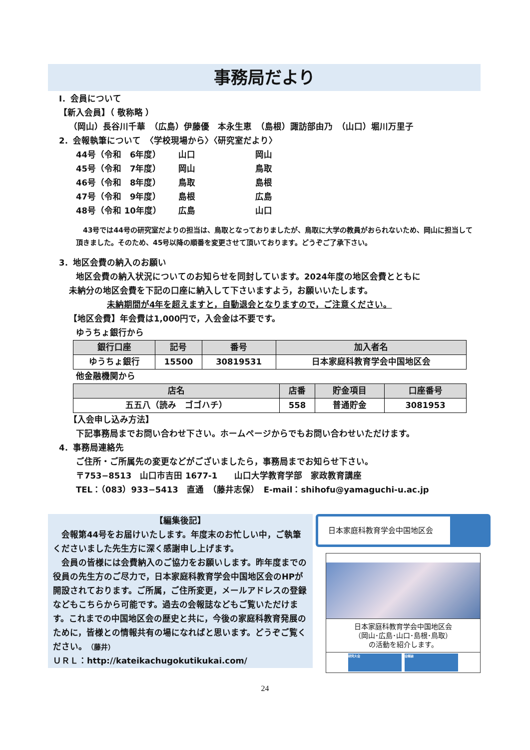事務局だより
Ⅰ．会員について
【新入会員】（ 敬称略 ）
（岡山）長谷川千華　（広島）伊藤優　本永生恵　（島根）諏訪部由乃　（山口）堀川万里子
2．会報執筆について　〈学校現場から〉〈研究室だより〉
| 44号（令和 6年度） | 山口 | 岡山 |
| 45号（令和 7年度） | 岡山 | 鳥取 |
| 46号（令和 8年度） | 鳥取 | 島根 |
| 47号（令和 9年度） | 島根 | 広島 |
| 48号（令和 10年度） | 広島 | 山口 |
　43号では44号の研究室だよりの担当は、鳥取となっておりましたが、鳥取に大学の教員がおられないため、岡山に担当して頂きました。そのため、45号以降の順番を変更させて頂いております。どうぞご了承下さい。
3．地区会費の納入のお願い
地区会費の納入状況についてのお知らせを同封しています。2024年度の地区会費とともに
未納分の地区会費を下記の口座に納入して下さいますよう，お願いいたします。
未納期間が4年を超えますと，自動退会となりますので，ご注意ください。
【地区会費】年会費は1,000円で，入会金は不要です。
ゆうちょ銀行から
| 銀行口座 | 記号 | 番号 | 加入者名 |
| --- | --- | --- | --- |
| ゆうちょ銀行 | 15500 | 30819531 | 日本家庭科教育学会中国地区会 |
他金融機関から
| 店名 | 店番 | 貯金項目 | 口座番号 |
| --- | --- | --- | --- |
| 五五八（読み ゴゴハチ） | 558 | 普通貯金 | 3081953 |
【入会申し込み方法】
下記事務局までお問い合わせ下さい。ホームページからでもお問い合わせいただけます。
4．事務局連絡先
ご住所・ご所属先の変更などがございましたら，事務局までお知らせ下さい。
〒753−8513　山口市吉田 1677-1　　山口大学教育学部　家政教育講座
TEL：（083）933−5413　直通　（藤井志保）　E-mail：shihofu@yamaguchi-u.ac.jp
【編集後記】
　会報第44号をお届けいたします。年度末のお忙しい中，ご執筆くださいました先生方に深く感謝申し上げます。
　会員の皆様には会費納入のご協力をお願いします。昨年度までの役員の先生方のご尽力で，日本家庭科教育学会中国地区会のHPが開設されております。ご所属，ご住所変更，メールアドレスの登録などもこちらから可能です。過去の会報誌などもご覧いただけます。これまでの中国地区会の歴史と共に，今後の家庭科教育発展のために，皆様との情報共有の場になればと思います。どうぞご覧ください。（藤井）
ＵＲＬ：http://kateikachugokutikukai.com/
日本家庭科教育学会中国地区会
日本家庭科教育学会中国地区会
（岡山･広島･山口･島根･鳥取）
の活動を紹介します。
研究大会 会報誌
24